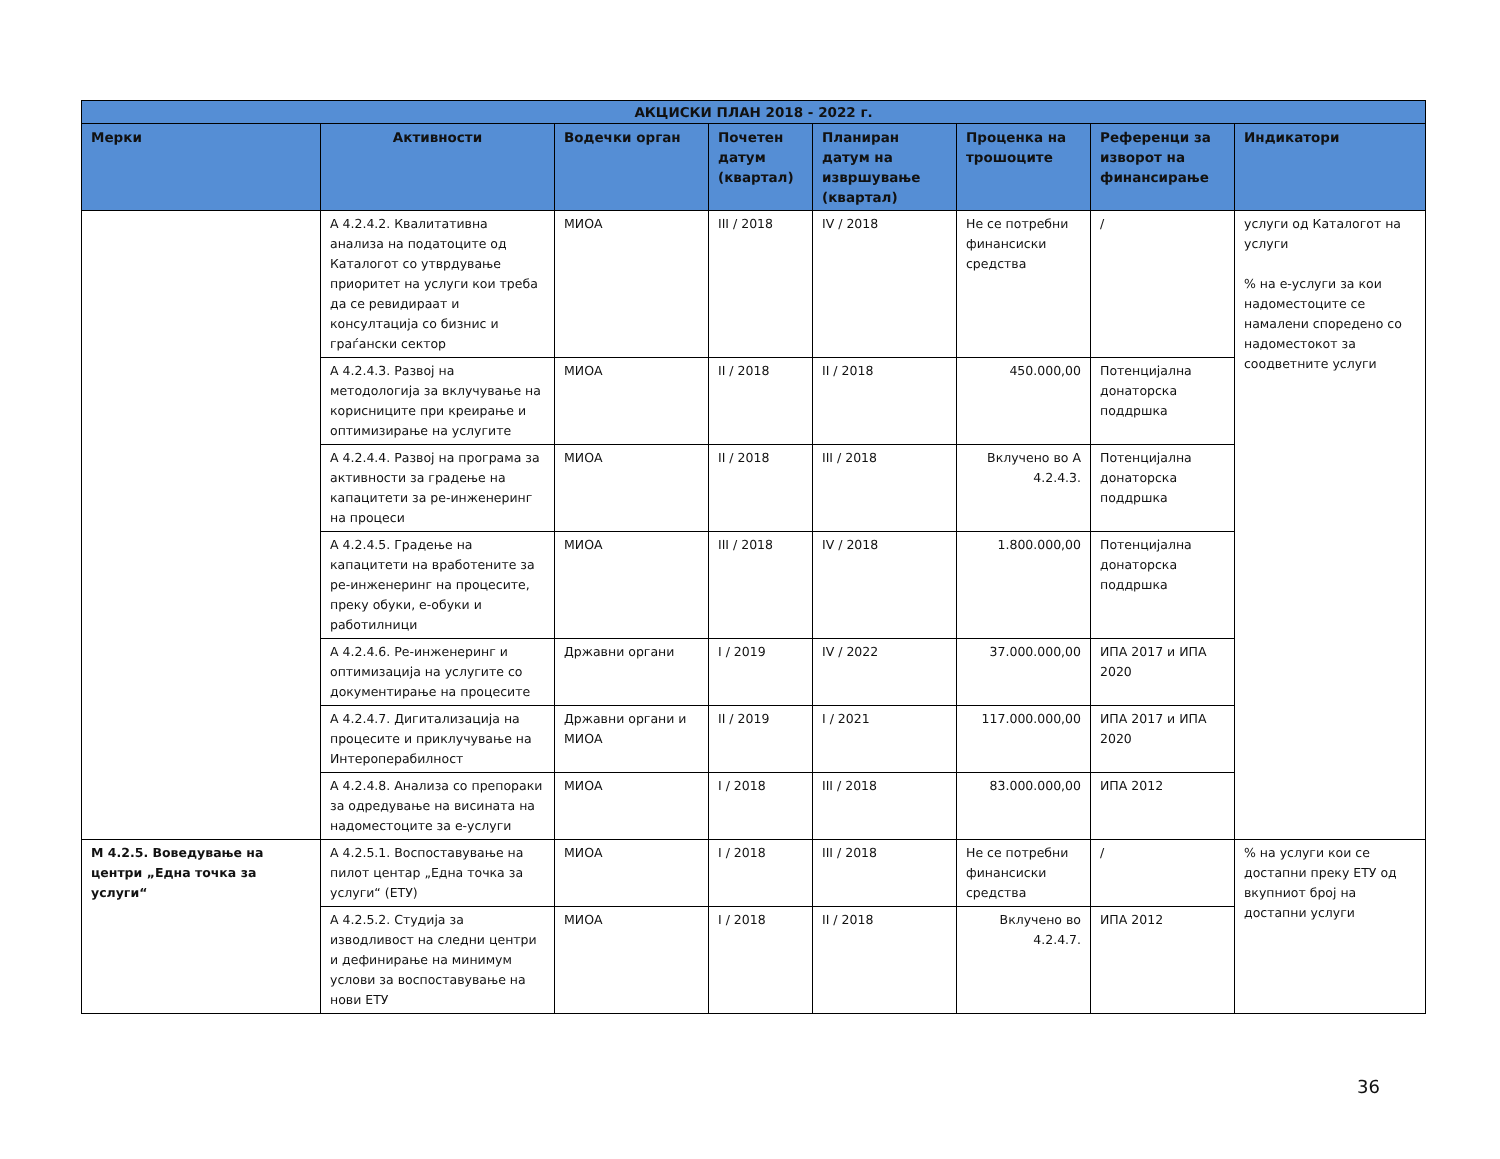| АКЦИСКИ ПЛАН 2018 - 2022 г. | | | | | | | |
| --- | --- | --- | --- | --- | --- | --- | --- |
| Мерки | Активности | Водечки орган | Почетен датум (квартал) | Планиран датум на извршување (квартал) | Проценка на трошоците | Референци за изворот на финансирање | Индикатори |
| | А 4.2.4.2. Квалитативна анализа на податоците од Каталогот со утврдување приоритет на услуги кои треба да се ревидираат и консултација со бизнис и граѓански сектор | МИОА | III / 2018 | IV / 2018 | Не се потребни финансиски средства | / | услуги од Каталогот на услуги % на е-услуги за кои надоместоците се намалени споредено со надоместокот за соодветните услуги |
| | А 4.2.4.3. Развој на методологија за вклучување на корисниците при креирање и оптимизирање на услугите | МИОА | II / 2018 | II / 2018 | 450.000,00 | Потенцијална донаторска поддршка | |
| | А 4.2.4.4. Развој на програма за активности за градење на капацитети за ре-инженеринг на процеси | МИОА | II / 2018 | III / 2018 | Вклучено во А 4.2.4.3. | Потенцијална донаторска поддршка | |
| | А 4.2.4.5. Градење на капацитети на вработените за ре-инженеринг на процесите, преку обуки, е-обуки и работилници | МИОА | III / 2018 | IV / 2018 | 1.800.000,00 | Потенцијална донаторска поддршка | |
| | А 4.2.4.6. Ре-инженеринг и оптимизација на услугите со документирање на процесите | Државни органи | I / 2019 | IV / 2022 | 37.000.000,00 | ИПА 2017 и ИПА 2020 | |
| | А 4.2.4.7. Дигитализација на процесите и приклучување на Интероперабилност | Државни органи и МИОА | II / 2019 | I / 2021 | 117.000.000,00 | ИПА 2017 и ИПА 2020 | |
| | А 4.2.4.8. Анализа со препораки за одредување на висината на надоместоците за е-услуги | МИОА | I / 2018 | III / 2018 | 83.000.000,00 | ИПА 2012 | |
| М 4.2.5. Воведување на центри „Една точка за услуги“ | А 4.2.5.1. Воспоставување на пилот центар „Една точка за услуги“ (ЕТУ) | МИОА | I / 2018 | III / 2018 | Не се потребни финансиски средства | / | % на услуги кои се достапни преку ЕТУ од вкупниот број на достапни услуги |
| | А 4.2.5.2. Студија за изводливост на следни центри и дефинирање на минимум услови за воспоставување на нови ЕТУ | МИОА | I / 2018 | II / 2018 | Вклучено во 4.2.4.7. | ИПА 2012 | |
36